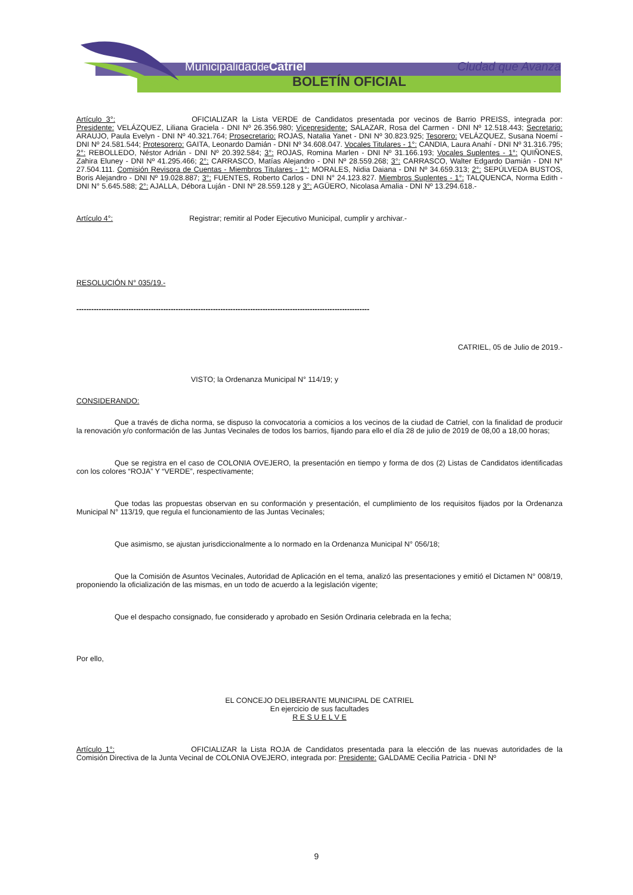Municipalidadde Catriel Ciudad que Avanza
BOLETÍN OFICIAL
Artículo 3°: OFICIALIZAR la Lista VERDE de Candidatos presentada por vecinos de Barrio PREISS, integrada por: Presidente: VELÁZQUEZ, Liliana Graciela - DNI Nº 26.356.980; Vicepresidente: SALAZAR, Rosa del Carmen - DNI Nº 12.518.443; Secretario: ARAUJO, Paula Evelyn - DNI Nº 40.321.764; Prosecretario: ROJAS, Natalia Yanet - DNI Nº 30.823.925; Tesorero: VELÁZQUEZ, Susana Noemí - DNI Nº 24.581.544; Protesorero: GAITA, Leonardo Damián - DNI Nº 34.608.047. Vocales Titulares - 1°: CANDIA, Laura Anahí - DNI Nº 31.316.795; 2°: REBOLLEDO, Néstor Adrián - DNI Nº 20.392.584; 3°: ROJAS, Romina Marlen - DNI Nº 31.166.193; Vocales Suplentes - 1°: QUIÑONES, Zahira Eluney - DNI Nº 41.295.466; 2°: CARRASCO, Matías Alejandro - DNI Nº 28.559.268; 3°: CARRASCO, Walter Edgardo Damián - DNI N° 27.504.111. Comisión Revisora de Cuentas - Miembros Titulares - 1°: MORALES, Nidia Daiana - DNI Nº 34.659.313; 2°: SEPÚLVEDA BUSTOS, Boris Alejandro - DNI Nº 19.028.887; 3°: FUENTES, Roberto Carlos - DNI N° 24.123.827. Miembros Suplentes - 1°: TALQUENCA, Norma Edith - DNI N° 5.645.588; 2°: AJALLA, Débora Luján - DNI Nº 28.559.128 y 3°: AGÜERO, Nicolasa Amalia - DNI Nº 13.294.618.-
Artículo 4°: Registrar; remitir al Poder Ejecutivo Municipal, cumplir y archivar.-
RESOLUCIÓN N° 035/19.-
----------------------------------------------------------------------------------------------------------------------
CATRIEL, 05 de Julio de 2019.-
VISTO; la Ordenanza Municipal N° 114/19; y
CONSIDERANDO:
Que a través de dicha norma, se dispuso la convocatoria a comicios a los vecinos de la ciudad de Catriel, con la finalidad de producir la renovación y/o conformación de las Juntas Vecinales de todos los barrios, fijando para ello el día 28 de julio de 2019 de 08,00 a 18,00 horas;
Que se registra en el caso de COLONIA OVEJERO, la presentación en tiempo y forma de dos (2) Listas de Candidatos identificadas con los colores “ROJA” Y “VERDE”, respectivamente;
Que todas las propuestas observan en su conformación y presentación, el cumplimiento de los requisitos fijados por la Ordenanza Municipal N° 113/19, que regula el funcionamiento de las Juntas Vecinales;
Que asimismo, se ajustan jurisdiccionalmente a lo normado en la Ordenanza Municipal N° 056/18;
Que la Comisión de Asuntos Vecinales, Autoridad de Aplicación en el tema, analizó las presentaciones y emitió el Dictamen N° 008/19, proponiendo la oficialización de las mismas, en un todo de acuerdo a la legislación vigente;
Que el despacho consignado, fue considerado y aprobado en Sesión Ordinaria celebrada en la fecha;
Por ello,
EL CONCEJO DELIBERANTE MUNICIPAL DE CATRIEL
En ejercicio de sus facultades
R E S U E L V E
Artículo 1°: OFICIALIZAR la Lista ROJA de Candidatos presentada para la elección de las nuevas autoridades de la Comisión Directiva de la Junta Vecinal de COLONIA OVEJERO, integrada por: Presidente: GALDAME Cecilia Patricia - DNI Nº
9